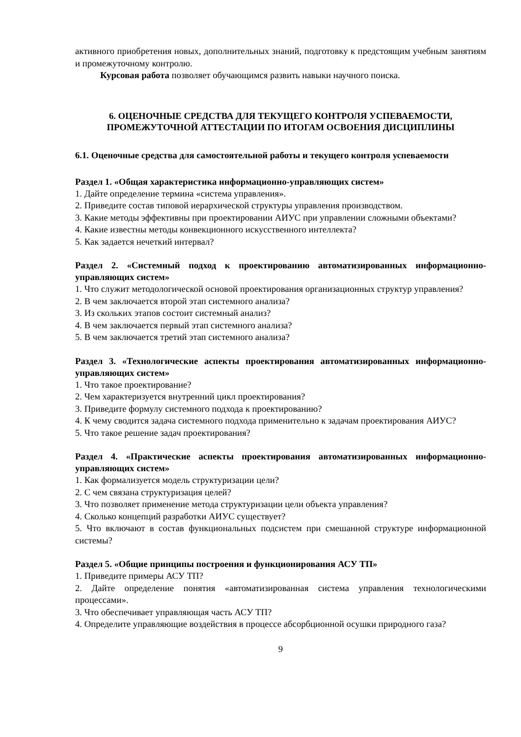активного приобретения новых, дополнительных знаний, подготовку к предстоящим учебным занятиям и промежуточному контролю.
Курсовая работа позволяет обучающимся развить навыки научного поиска.
6. ОЦЕНОЧНЫЕ СРЕДСТВА ДЛЯ ТЕКУЩЕГО КОНТРОЛЯ УСПЕВАЕМОСТИ, ПРОМЕЖУТОЧНОЙ АТТЕСТАЦИИ ПО ИТОГАМ ОСВОЕНИЯ ДИСЦИПЛИНЫ
6.1. Оценочные средства для самостоятельной работы и текущего контроля успеваемости
Раздел 1. «Общая характеристика информационно-управляющих систем»
1. Дайте определение термина «система управления».
2. Приведите состав типовой иерархической структуры управления производством.
3. Какие методы эффективны при проектировании АИУС при управлении сложными объектами?
4. Какие известны методы конвекционного искусственного интеллекта?
5. Как задается нечеткий интервал?
Раздел 2. «Системный подход к проектированию автоматизированных информационно-управляющих систем»
1. Что служит методологической основой проектирования организационных структур управления?
2. В чем заключается второй этап системного анализа?
3. Из скольких этапов состоит системный анализ?
4. В чем заключается первый этап системного анализа?
5. В чем заключается третий этап системного анализа?
Раздел 3. «Технологические аспекты проектирования автоматизированных информационно-управляющих систем»
1. Что такое проектирование?
2. Чем характеризуется внутренний цикл проектирования?
3. Приведите формулу системного подхода к проектированию?
4. К чему сводится задача системного подхода применительно к задачам проектирования АИУС?
5. Что такое решение задач проектирования?
Раздел 4. «Практические аспекты проектирования автоматизированных информационно-управляющих систем»
1. Как формализуется модель структуризации цели?
2. С чем связана структуризация целей?
3. Что позволяет применение метода структуризации цели объекта управления?
4. Сколько концепций разработки АИУС существует?
5. Что включают в состав функциональных подсистем при смешанной структуре информационной системы?
Раздел 5. «Общие принципы построения и функционирования АСУ ТП»
1. Приведите примеры АСУ ТП?
2. Дайте определение понятия «автоматизированная система управления технологическими процессами».
3. Что обеспечивает управляющая часть АСУ ТП?
4. Определите управляющие воздействия в процессе абсорбционной осушки природного газа?
9